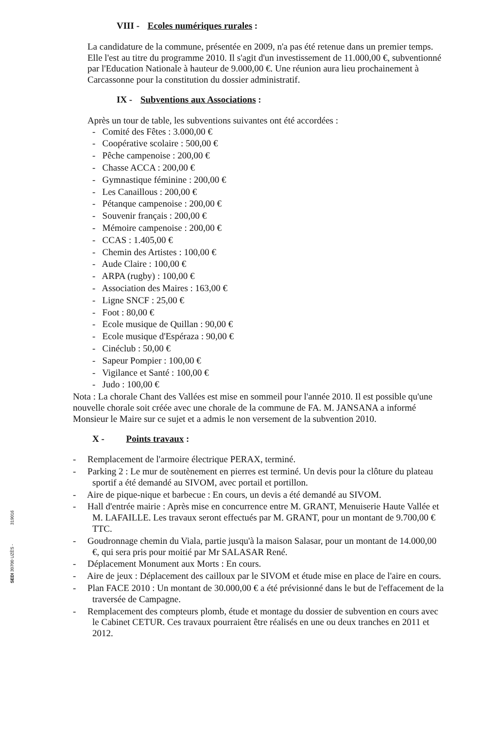VIII - Ecoles numériques rurales :
La candidature de la commune, présentée en 2009, n'a pas été retenue dans un premier temps. Elle l'est au titre du programme 2010. Il s'agit d'un investissement de 11.000,00 €, subventionné par l'Education Nationale à hauteur de 9.000,00 €. Une réunion aura lieu prochainement à Carcassonne pour la constitution du dossier administratif.
IX - Subventions aux Associations :
Après un tour de table, les subventions suivantes ont été accordées :
- Comité des Fêtes : 3.000,00 €
- Coopérative scolaire : 500,00 €
- Pêche campenoise : 200,00 €
- Chasse ACCA : 200,00 €
- Gymnastique féminine : 200,00 €
- Les Canaillous : 200,00 €
- Pétanque campenoise : 200,00 €
- Souvenir français : 200,00 €
- Mémoire campenoise : 200,00 €
- CCAS : 1.405,00 €
- Chemin des Artistes : 100,00 €
- Aude Claire : 100,00 €
- ARPA (rugby) : 100,00 €
- Association des Maires : 163,00 €
- Ligne SNCF : 25,00 €
- Foot : 80,00 €
- Ecole musique de Quillan : 90,00 €
- Ecole musique d'Espéraza : 90,00 €
- Cinéclub : 50,00 €
- Sapeur Pompier : 100,00 €
- Vigilance et Santé : 100,00 €
- Judo : 100,00 €
Nota : La chorale Chant des Vallées est mise en sommeil pour l'année 2010. Il est possible qu'une nouvelle chorale soit créée avec une chorale de la commune de FA. M. JANSANA a informé Monsieur le Maire sur ce sujet et a admis le non versement de la subvention 2010.
X - Points travaux :
- Remplacement de l'armoire électrique PERAX, terminé.
- Parking 2 : Le mur de soutènement en pierres est terminé. Un devis pour la clôture du plateau sportif a été demandé au SIVOM, avec portail et portillon.
- Aire de pique-nique et barbecue : En cours, un devis a été demandé au SIVOM.
- Hall d'entrée mairie : Après mise en concurrence entre M. GRANT, Menuiserie Haute Vallée et M. LAFAILLE. Les travaux seront effectués par M. GRANT, pour un montant de 9.700,00 € TTC.
- Goudronnage chemin du Viala, partie jusqu'à la maison Salasar, pour un montant de 14.000,00 €, qui sera pris pour moitié par Mr SALASAR René.
- Déplacement Monument aux Morts : En cours.
- Aire de jeux : Déplacement des cailloux par le SIVOM et étude mise en place de l'aire en cours.
- Plan FACE 2010 : Un montant de 30.000,00 € a été prévisionné dans le but de l'effacement de la traversée de Campagne.
- Remplacement des compteurs plomb, étude et montage du dossier de subvention en cours avec le Cabinet CETUR. Ces travaux pourraient être réalisés en une ou deux tranches en 2011 et 2012.
319016
SEDI 30700 UZÈS -